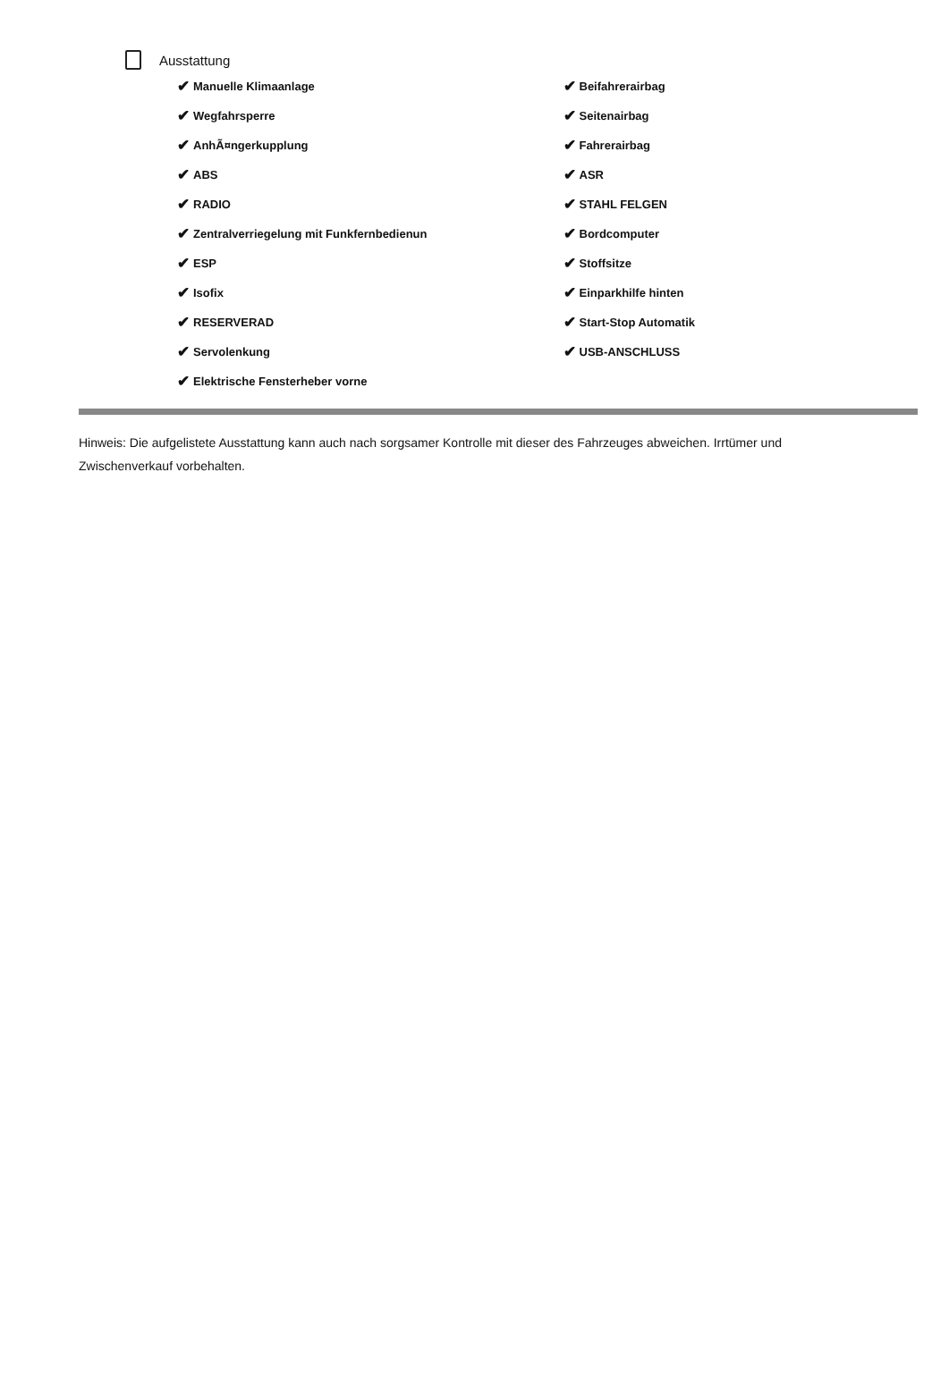Ausstattung
✔ Manuelle Klimaanlage
✔ Wegfahrsperre
✔ AnhÃ¤ngerkupplung
✔ ABS
✔ RADIO
✔ Zentralverriegelung mit Funkfernbedienun
✔ ESP
✔ Isofix
✔ RESERVERAD
✔ Servolenkung
✔ Elektrische Fensterheber vorne
✔ Beifahrerairbag
✔ Seitenairbag
✔ Fahrerairbag
✔ ASR
✔ STAHL FELGEN
✔ Bordcomputer
✔ Stoffsitze
✔ Einparkhilfe hinten
✔ Start-Stop Automatik
✔ USB-ANSCHLUSS
Hinweis: Die aufgelistete Ausstattung kann auch nach sorgsamer Kontrolle mit dieser des Fahrzeuges abweichen. Irrtümer und Zwischenverkauf vorbehalten.